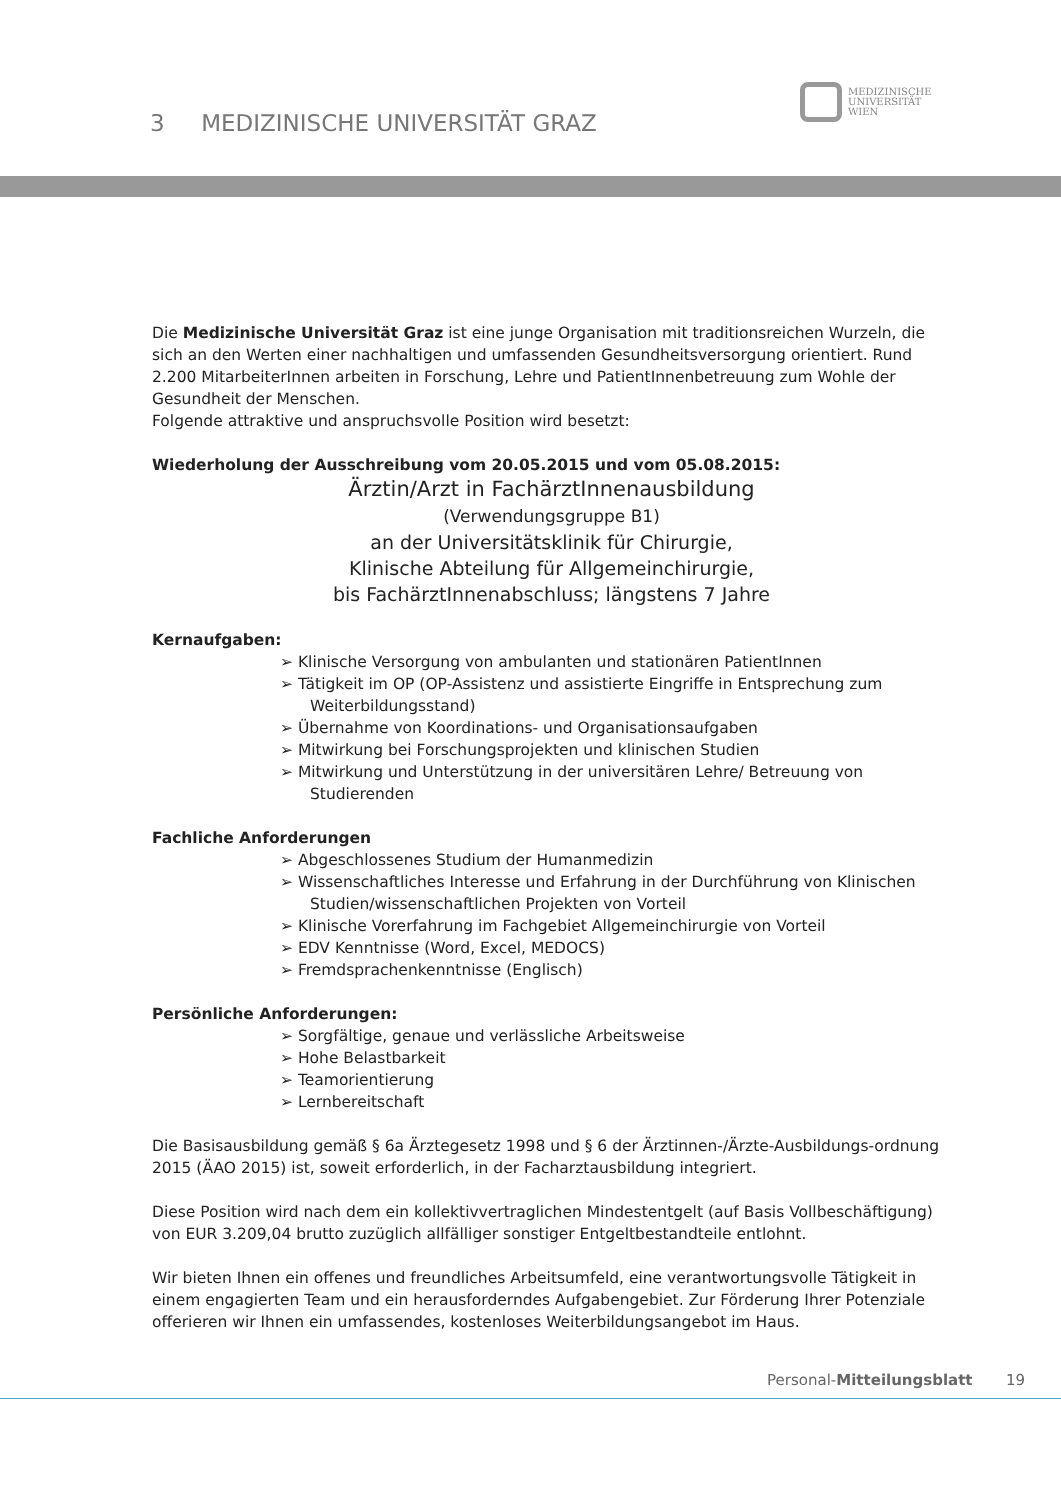3 MEDIZINISCHE UNIVERSITÄT GRAZ
MEDIZINISCHE
UNIVERSITÄT
WIEN
Die Medizinische Universität Graz ist eine junge Organisation mit traditionsreichen Wurzeln, die sich an den Werten einer nachhaltigen und umfassenden Gesundheitsversorgung orientiert. Rund 2.200 MitarbeiterInnen arbeiten in Forschung, Lehre und PatientInnenbetreuung zum Wohle der Gesundheit der Menschen.
Folgende attraktive und anspruchsvolle Position wird besetzt:
Wiederholung der Ausschreibung vom 20.05.2015 und vom 05.08.2015:
Ärztin/Arzt in FachärztInnenausbildung
(Verwendungsgruppe B1)
an der Universitätsklinik für Chirurgie,
Klinische Abteilung für Allgemeinchirurgie,
bis FachärztInnenabschluss; längstens 7 Jahre
Kernaufgaben:
➢ Klinische Versorgung von ambulanten und stationären PatientInnen
➢ Tätigkeit im OP (OP-Assistenz und assistierte Eingriffe in Entsprechung zum Weiterbildungsstand)
➢ Übernahme von Koordinations- und Organisationsaufgaben
➢ Mitwirkung bei Forschungsprojekten und klinischen Studien
➢ Mitwirkung und Unterstützung in der universitären Lehre/ Betreuung von Studierenden
Fachliche Anforderungen
➢ Abgeschlossenes Studium der Humanmedizin
➢ Wissenschaftliches Interesse und Erfahrung in der Durchführung von Klinischen Studien/wissenschaftlichen Projekten von Vorteil
➢ Klinische Vorerfahrung im Fachgebiet Allgemeinchirurgie von Vorteil
➢ EDV Kenntnisse (Word, Excel, MEDOCS)
➢ Fremdsprachenkenntnisse (Englisch)
Persönliche Anforderungen:
➢ Sorgfältige, genaue und verlässliche Arbeitsweise
➢ Hohe Belastbarkeit
➢ Teamorientierung
➢ Lernbereitschaft
Die Basisausbildung gemäß § 6a Ärztegesetz 1998 und § 6 der Ärztinnen-/Ärzte-Ausbildungs-ordnung 2015 (ÄAO 2015) ist, soweit erforderlich, in der Facharztausbildung integriert.
Diese Position wird nach dem ein kollektivvertraglichen Mindestentgelt (auf Basis Vollbeschäftigung) von EUR 3.209,04 brutto zuzüglich allfälliger sonstiger Entgeltbestandteile entlohnt.
Wir bieten Ihnen ein offenes und freundliches Arbeitsumfeld, eine verantwortungsvolle Tätigkeit in einem engagierten Team und ein herausforderndes Aufgabengebiet. Zur Förderung Ihrer Potenziale offerieren wir Ihnen ein umfassendes, kostenloses Weiterbildungsangebot im Haus.
Personal-Mitteilungsblatt 19